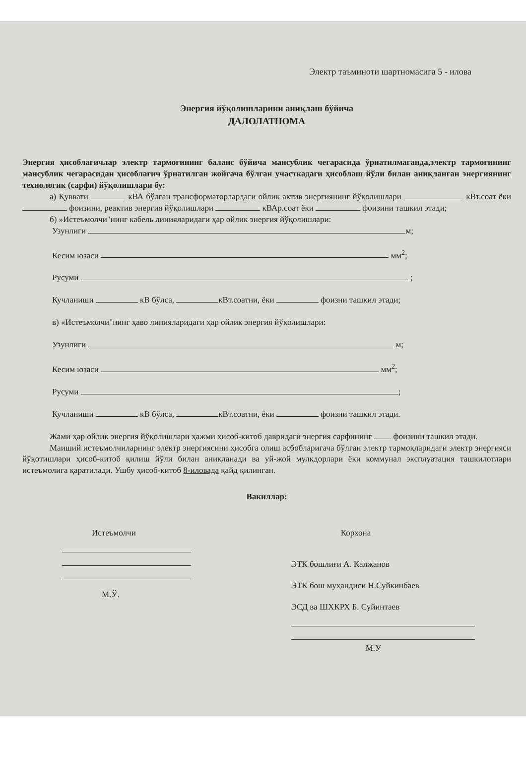Электр таъминоти шартномасига 5 - илова
Энергия йўқолишларини аниқлаш бўйича
ДАЛОЛАТНОМА
Энергия ҳисоблагичлар электр тармоғининг баланс бўйича мансублик чегарасида ўрнатилмаганда,электр тармоғининг мансублик чегарасидан ҳисоблагич ўрнатилган жойгача бўлган участкадаги ҳисоблаш йўли билан аниқланган энергиянинг технологик (сарфи) йўқолишлари бу:
а) Қуввати кВА бўлган трансформаторлардаги ойлик актив энергиянинг йўқолишлари кВт.соат ёки фоизини, реактив энергия йўқолишлари кВАр.соат ёки фоизини ташкил этади;
б) »Истеъмолчи"нинг кабель линияларидаги ҳар ойлик энергия йўқолишлари:
Узунлиги м;
Кесим юзаси мм<sup>2</sup>;
Русуми ;
Кучланиши кВ бўлса, кВт.соатни, ёки фоизни ташкил этади;
в) «Истеъмолчи"нинг ҳаво линияларидаги ҳар ойлик энергия йўқолишлари:
Узунлиги м;
Кесим юзаси мм<sup>2</sup>;
Русуми ;
Кучланиши кВ бўлса, кВт.соатни, ёки фоизни ташкил этади.
Жами ҳар ойлик энергия йўқолишлари ҳажми ҳисоб-китоб давридаги энергия сарфининг фоизини ташкил этади.
Маиший истеъмолчиларнинг электр энергиясини ҳисобга олиш асбобларигача бўлган электр тармоқларидаги электр энергияси йўқотишлари ҳисоб-китоб қилиш йўли билан аниқланади ва уй-жой мулкдорлари ёки коммунал эксплуатация ташкилотлари истеъмолига қаратилади. Ушбу ҳисоб-китоб 8-иловада қайд қилинган.
Вакиллар:
Истеъмолчи
М.Ў.
Корхона
ЭТК бошлиғи А. Калжанов
ЭТК бош муҳандиси Н.Суйкинбаев
ЭСД ва ШХКРХ Б. Суйинтаев
М.У